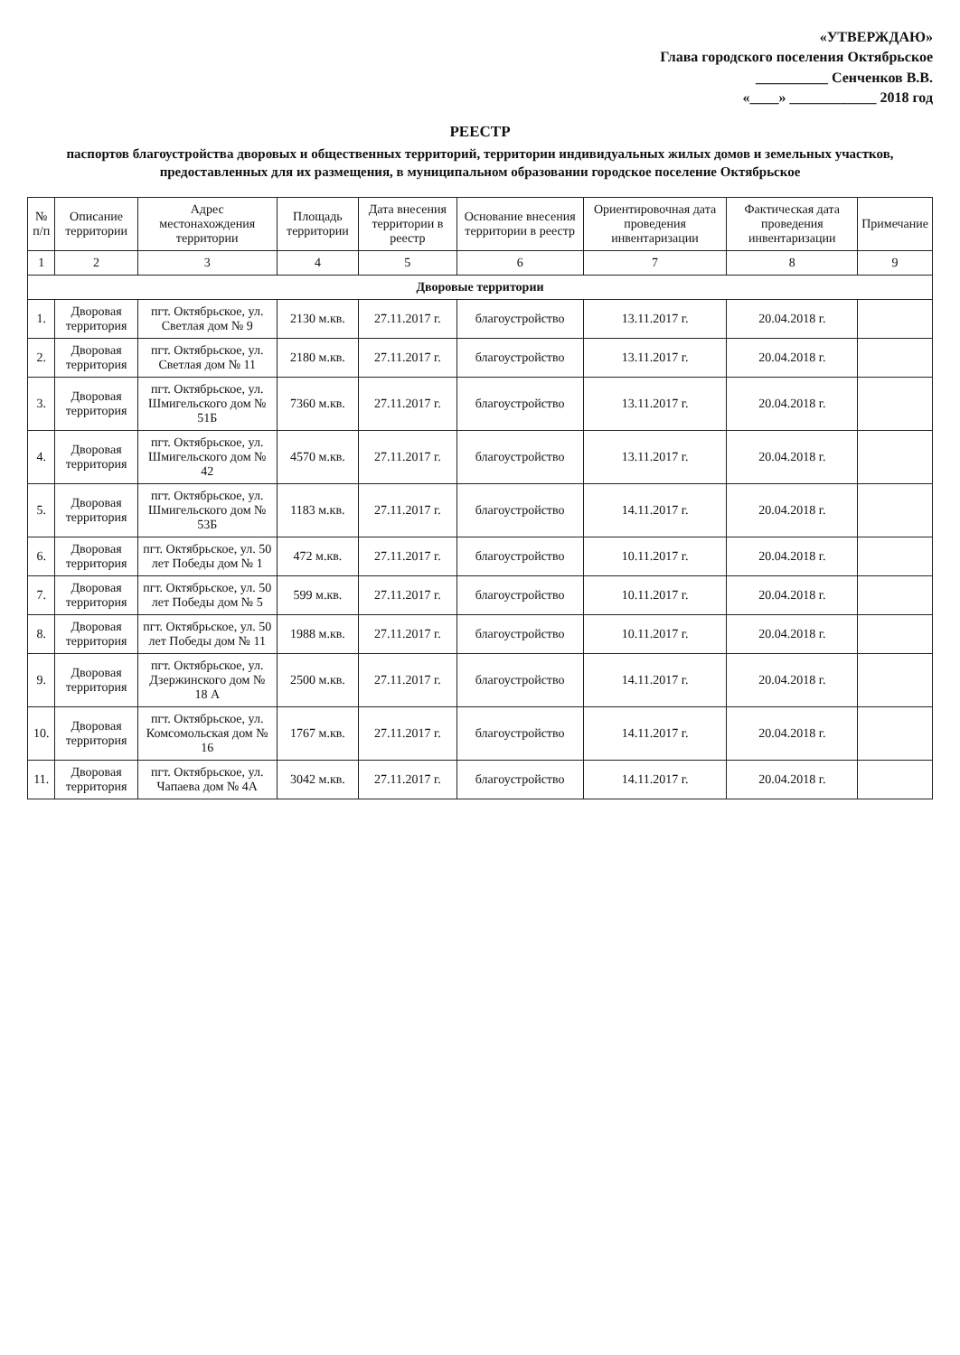«УТВЕРЖДАЮ»
Глава городского поселения Октябрьское
__________ Сенченков В.В.
«____» ____________ 2018 год
РЕЕСТР
паспортов благоустройства дворовых и общественных территорий, территории индивидуальных жилых домов и земельных участков, предоставленных для их размещения, в муниципальном образовании городское поселение Октябрьское
| № п/п | Описание территории | Адрес местонахождения территории | Площадь территории | Дата внесения территории в реестр | Основание внесения территории в реестр | Ориентировочная дата проведения инвентаризации | Фактическая дата проведения инвентаризации | Примечание |
| --- | --- | --- | --- | --- | --- | --- | --- | --- |
| 1 | 2 | 3 | 4 | 5 | 6 | 7 | 8 | 9 |
| Дворовые территории | | | | | | | | |
| 1. | Дворовая территория | пгт. Октябрьское, ул. Светлая дом № 9 | 2130 м.кв. | 27.11.2017 г. | благоустройство | 13.11.2017 г. | 20.04.2018 г. | |
| 2. | Дворовая территория | пгт. Октябрьское, ул. Светлая дом № 11 | 2180 м.кв. | 27.11.2017 г. | благоустройство | 13.11.2017 г. | 20.04.2018 г. | |
| 3. | Дворовая территория | пгт. Октябрьское, ул. Шмигельского дом № 51Б | 7360 м.кв. | 27.11.2017 г. | благоустройство | 13.11.2017 г. | 20.04.2018 г. | |
| 4. | Дворовая территория | пгт. Октябрьское, ул. Шмигельского дом № 42 | 4570 м.кв. | 27.11.2017 г. | благоустройство | 13.11.2017 г. | 20.04.2018 г. | |
| 5. | Дворовая территория | пгт. Октябрьское, ул. Шмигельского дом № 53Б | 1183 м.кв. | 27.11.2017 г. | благоустройство | 14.11.2017 г. | 20.04.2018 г. | |
| 6. | Дворовая территория | пгт. Октябрьское, ул. 50 лет Победы дом № 1 | 472 м.кв. | 27.11.2017 г. | благоустройство | 10.11.2017 г. | 20.04.2018 г. | |
| 7. | Дворовая территория | пгт. Октябрьское, ул. 50 лет Победы дом № 5 | 599 м.кв. | 27.11.2017 г. | благоустройство | 10.11.2017 г. | 20.04.2018 г. | |
| 8. | Дворовая территория | пгт. Октябрьское, ул. 50 лет Победы дом № 11 | 1988 м.кв. | 27.11.2017 г. | благоустройство | 10.11.2017 г. | 20.04.2018 г. | |
| 9. | Дворовая территория | пгт. Октябрьское, ул. Дзержинского дом № 18 А | 2500 м.кв. | 27.11.2017 г. | благоустройство | 14.11.2017 г. | 20.04.2018 г. | |
| 10. | Дворовая территория | пгт. Октябрьское, ул. Комсомольская дом № 16 | 1767 м.кв. | 27.11.2017 г. | благоустройство | 14.11.2017 г. | 20.04.2018 г. | |
| 11. | Дворовая территория | пгт. Октябрьское, ул. Чапаева дом № 4А | 3042 м.кв. | 27.11.2017 г. | благоустройство | 14.11.2017 г. | 20.04.2018 г. | |